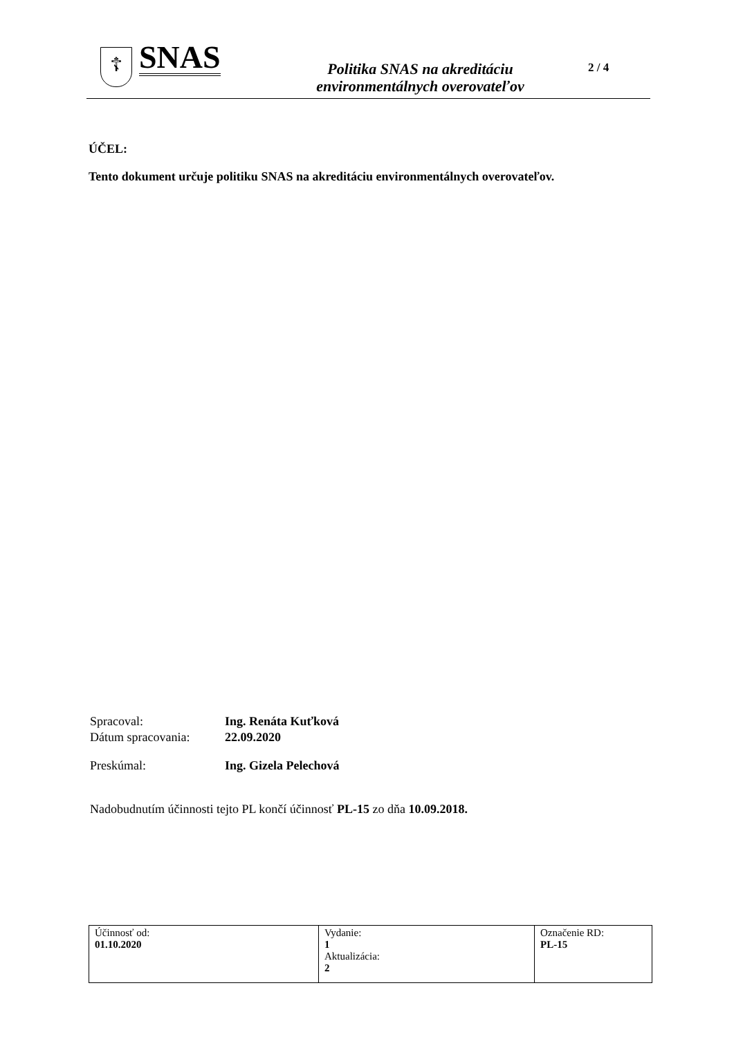☦
SNAS
Politika SNAS na akreditáciu
environmentálnych overovateľov
2 / 4
ÚČEL:
Tento dokument určuje politiku SNAS na akreditáciu environmentálnych overovateľov.
Spracoval: Ing. Renáta Kuťková
Dátum spracovania: 22.09.2020
Preskúmal: Ing. Gizela Pelechová
Nadobudnutím účinnosti tejto PL končí účinnosť PL-15 zo dňa 10.09.2018.
| Účinnosť od: 01.10.2020 | Vydanie: 1 Aktualizácia: 2 | Označenie RD: PL-15 |